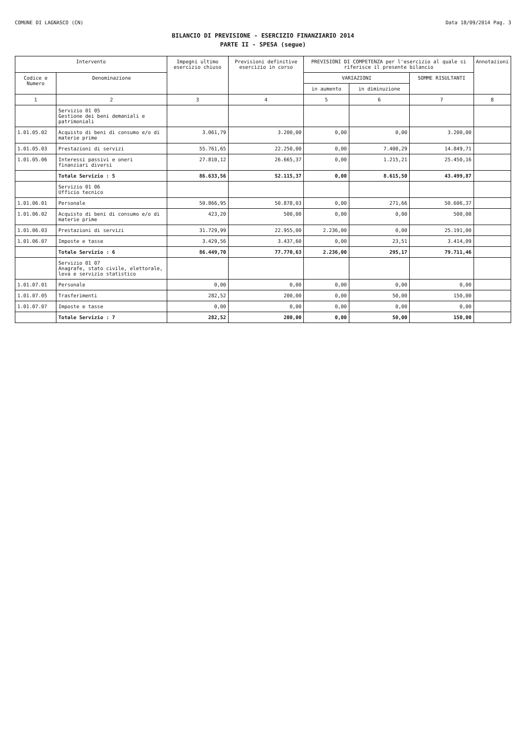COMUNE DI LAGNASCO (CN) Data 18/09/2014 Pag. 3
BILANCIO DI PREVISIONE - ESERCIZIO FINANZIARIO 2014
PARTE II - SPESA (segue)
| Intervento | | Impegni ultimo esercizio chiuso | Previsioni definitive esercizio in corso | PREVISIONI DI COMPETENZA per l'esercizio al quale si riferisce il presente bilancio | | | Annotazioni |
| --- | --- | --- | --- | --- | --- | --- | --- |
| Codice e Numero | Denominazione | | | VARIAZIONI | | SOMME RISULTANTI | |
| | | | | in aumento | in diminuzione | | |
| 1 | 2 | 3 | 4 | 5 | 6 | 7 | 8 |
| | Servizio 01 05 Gestione dei beni demaniali e patrimoniali | | | | | | |
| 1.01.05.02 | Acquisto di beni di consumo e/o di materie prime | 3.061,79 | 3.200,00 | 0,00 | 0,00 | 3.200,00 | |
| 1.01.05.03 | Prestazioni di servizi | 55.761,65 | 22.250,00 | 0,00 | 7.400,29 | 14.849,71 | |
| 1.01.05.06 | Interessi passivi e oneri finanziari diversi | 27.810,12 | 26.665,37 | 0,00 | 1.215,21 | 25.450,16 | |
| | Totale Servizio : 5 | 86.633,56 | 52.115,37 | 0,00 | 8.615,50 | 43.499,87 | |
| | Servizio 01 06 Ufficio tecnico | | | | | | |
| 1.01.06.01 | Personale | 50.866,95 | 50.878,03 | 0,00 | 271,66 | 50.606,37 | |
| 1.01.06.02 | Acquisto di beni di consumo e/o di materie prime | 423,20 | 500,00 | 0,00 | 0,00 | 500,00 | |
| 1.01.06.03 | Prestazioni di servizi | 31.729,99 | 22.955,00 | 2.236,00 | 0,00 | 25.191,00 | |
| 1.01.06.07 | Imposte e tasse | 3.429,56 | 3.437,60 | 0,00 | 23,51 | 3.414,09 | |
| | Totale Servizio : 6 | 86.449,70 | 77.770,63 | 2.236,00 | 295,17 | 79.711,46 | |
| | Servizio 01 07 Anagrafe, stato civile, elettorale, leva e servizio statistico | | | | | | |
| 1.01.07.01 | Personale | 0,00 | 0,00 | 0,00 | 0,00 | 0,00 | |
| 1.01.07.05 | Trasferimenti | 282,52 | 200,00 | 0,00 | 50,00 | 150,00 | |
| 1.01.07.07 | Imposte e tasse | 0,00 | 0,00 | 0,00 | 0,00 | 0,00 | |
| | Totale Servizio : 7 | 282,52 | 200,00 | 0,00 | 50,00 | 150,00 | |